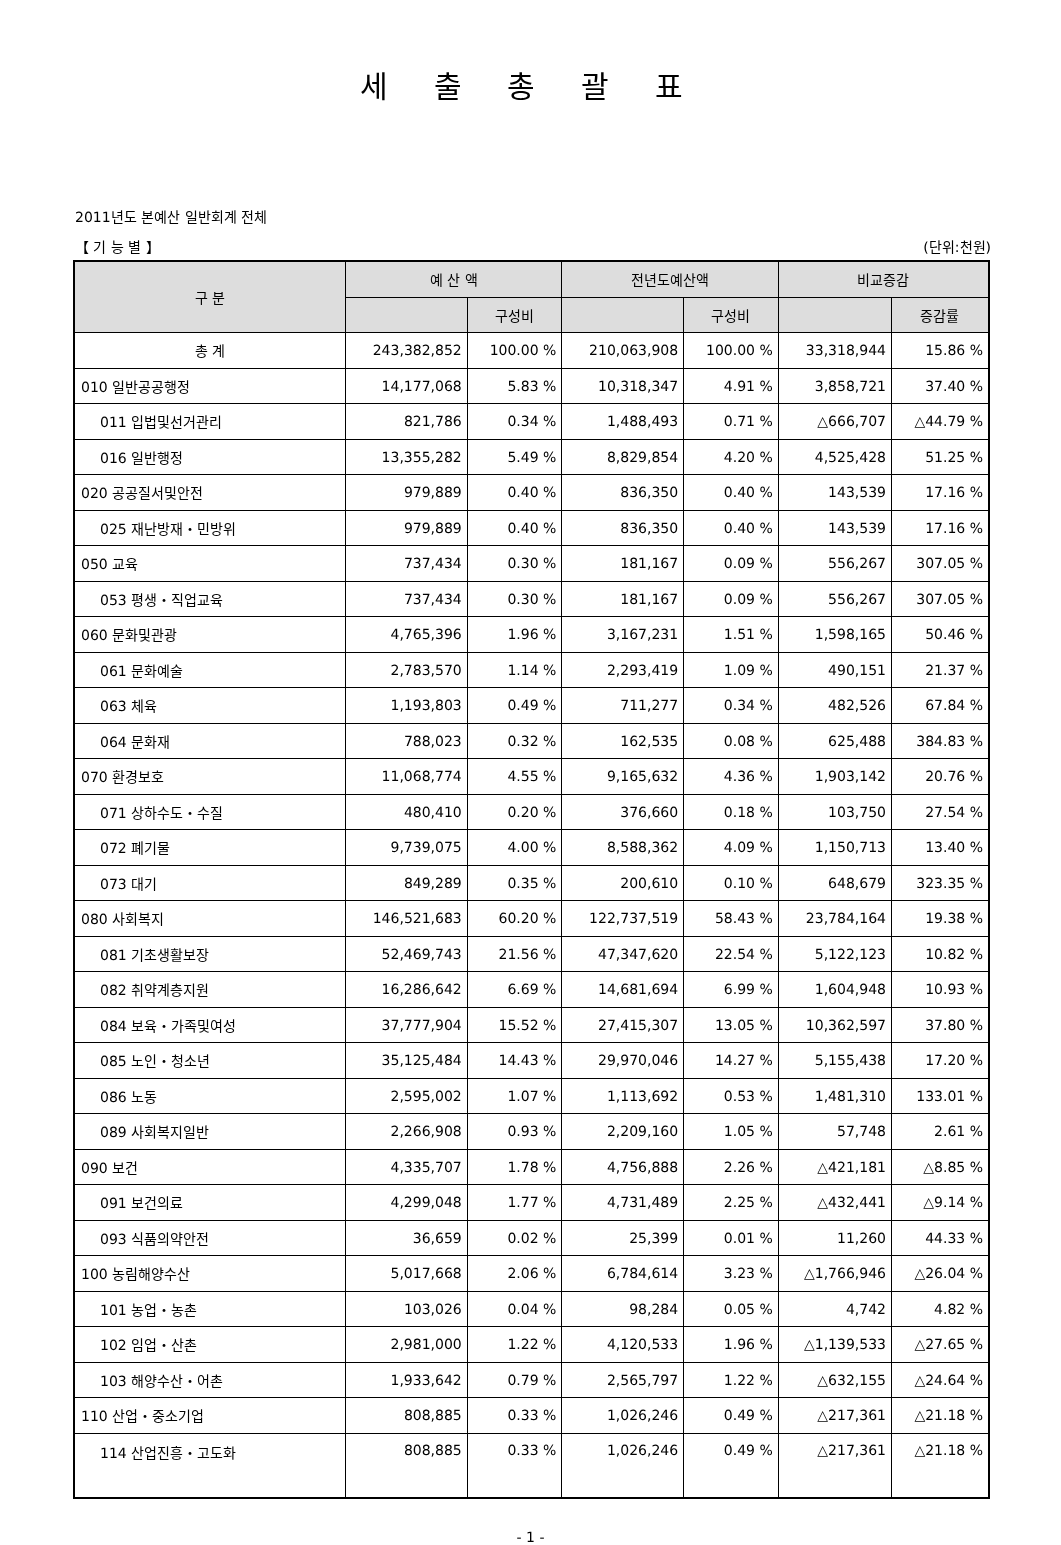세 출 총 괄 표
2011년도 본예산 일반회계 전체
【 기 능 별 】 (단위:천원)
| 구 분 | 예 산 액 | | 전년도예산액 | | 비교증감 | |
| --- | --- | --- | --- | --- | --- | --- |
| | | 구성비 | | 구성비 | | 증감률 |
| 총 계 | 243,382,852 | 100.00 % | 210,063,908 | 100.00 % | 33,318,944 | 15.86 % |
| 010 일반공공행정 | 14,177,068 | 5.83 % | 10,318,347 | 4.91 % | 3,858,721 | 37.40 % |
| 011 입법및선거관리 | 821,786 | 0.34 % | 1,488,493 | 0.71 % | △666,707 | △44.79 % |
| 016 일반행정 | 13,355,282 | 5.49 % | 8,829,854 | 4.20 % | 4,525,428 | 51.25 % |
| 020 공공질서및안전 | 979,889 | 0.40 % | 836,350 | 0.40 % | 143,539 | 17.16 % |
| 025 재난방재・민방위 | 979,889 | 0.40 % | 836,350 | 0.40 % | 143,539 | 17.16 % |
| 050 교육 | 737,434 | 0.30 % | 181,167 | 0.09 % | 556,267 | 307.05 % |
| 053 평생・직업교육 | 737,434 | 0.30 % | 181,167 | 0.09 % | 556,267 | 307.05 % |
| 060 문화및관광 | 4,765,396 | 1.96 % | 3,167,231 | 1.51 % | 1,598,165 | 50.46 % |
| 061 문화예술 | 2,783,570 | 1.14 % | 2,293,419 | 1.09 % | 490,151 | 21.37 % |
| 063 체육 | 1,193,803 | 0.49 % | 711,277 | 0.34 % | 482,526 | 67.84 % |
| 064 문화재 | 788,023 | 0.32 % | 162,535 | 0.08 % | 625,488 | 384.83 % |
| 070 환경보호 | 11,068,774 | 4.55 % | 9,165,632 | 4.36 % | 1,903,142 | 20.76 % |
| 071 상하수도・수질 | 480,410 | 0.20 % | 376,660 | 0.18 % | 103,750 | 27.54 % |
| 072 폐기물 | 9,739,075 | 4.00 % | 8,588,362 | 4.09 % | 1,150,713 | 13.40 % |
| 073 대기 | 849,289 | 0.35 % | 200,610 | 0.10 % | 648,679 | 323.35 % |
| 080 사회복지 | 146,521,683 | 60.20 % | 122,737,519 | 58.43 % | 23,784,164 | 19.38 % |
| 081 기초생활보장 | 52,469,743 | 21.56 % | 47,347,620 | 22.54 % | 5,122,123 | 10.82 % |
| 082 취약계층지원 | 16,286,642 | 6.69 % | 14,681,694 | 6.99 % | 1,604,948 | 10.93 % |
| 084 보육・가족및여성 | 37,777,904 | 15.52 % | 27,415,307 | 13.05 % | 10,362,597 | 37.80 % |
| 085 노인・청소년 | 35,125,484 | 14.43 % | 29,970,046 | 14.27 % | 5,155,438 | 17.20 % |
| 086 노동 | 2,595,002 | 1.07 % | 1,113,692 | 0.53 % | 1,481,310 | 133.01 % |
| 089 사회복지일반 | 2,266,908 | 0.93 % | 2,209,160 | 1.05 % | 57,748 | 2.61 % |
| 090 보건 | 4,335,707 | 1.78 % | 4,756,888 | 2.26 % | △421,181 | △8.85 % |
| 091 보건의료 | 4,299,048 | 1.77 % | 4,731,489 | 2.25 % | △432,441 | △9.14 % |
| 093 식품의약안전 | 36,659 | 0.02 % | 25,399 | 0.01 % | 11,260 | 44.33 % |
| 100 농림해양수산 | 5,017,668 | 2.06 % | 6,784,614 | 3.23 % | △1,766,946 | △26.04 % |
| 101 농업・농촌 | 103,026 | 0.04 % | 98,284 | 0.05 % | 4,742 | 4.82 % |
| 102 임업・산촌 | 2,981,000 | 1.22 % | 4,120,533 | 1.96 % | △1,139,533 | △27.65 % |
| 103 해양수산・어촌 | 1,933,642 | 0.79 % | 2,565,797 | 1.22 % | △632,155 | △24.64 % |
| 110 산업・중소기업 | 808,885 | 0.33 % | 1,026,246 | 0.49 % | △217,361 | △21.18 % |
| 114 산업진흥・고도화 | 808,885 | 0.33 % | 1,026,246 | 0.49 % | △217,361 | △21.18 % |
- 1 -